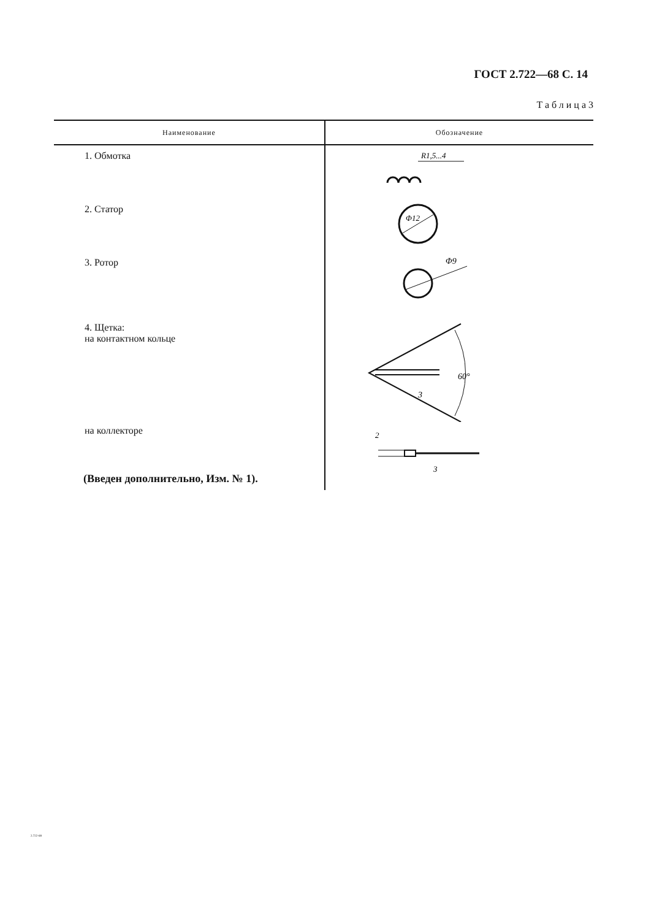ГОСТ 2.722—68 С. 14
Таблица3
| Наименование | Обозначение |
| --- | --- |
| 1. Обмотка | R1,5...4 |
| 2. Статор | Φ12 |
| 3. Ротор | Φ9 |
| 4. Щетка: на контактном кольце | 60° 3 |
| на коллекторе | 2 3 |
(Введен дополнительно, Изм. № 1).
2.722-68